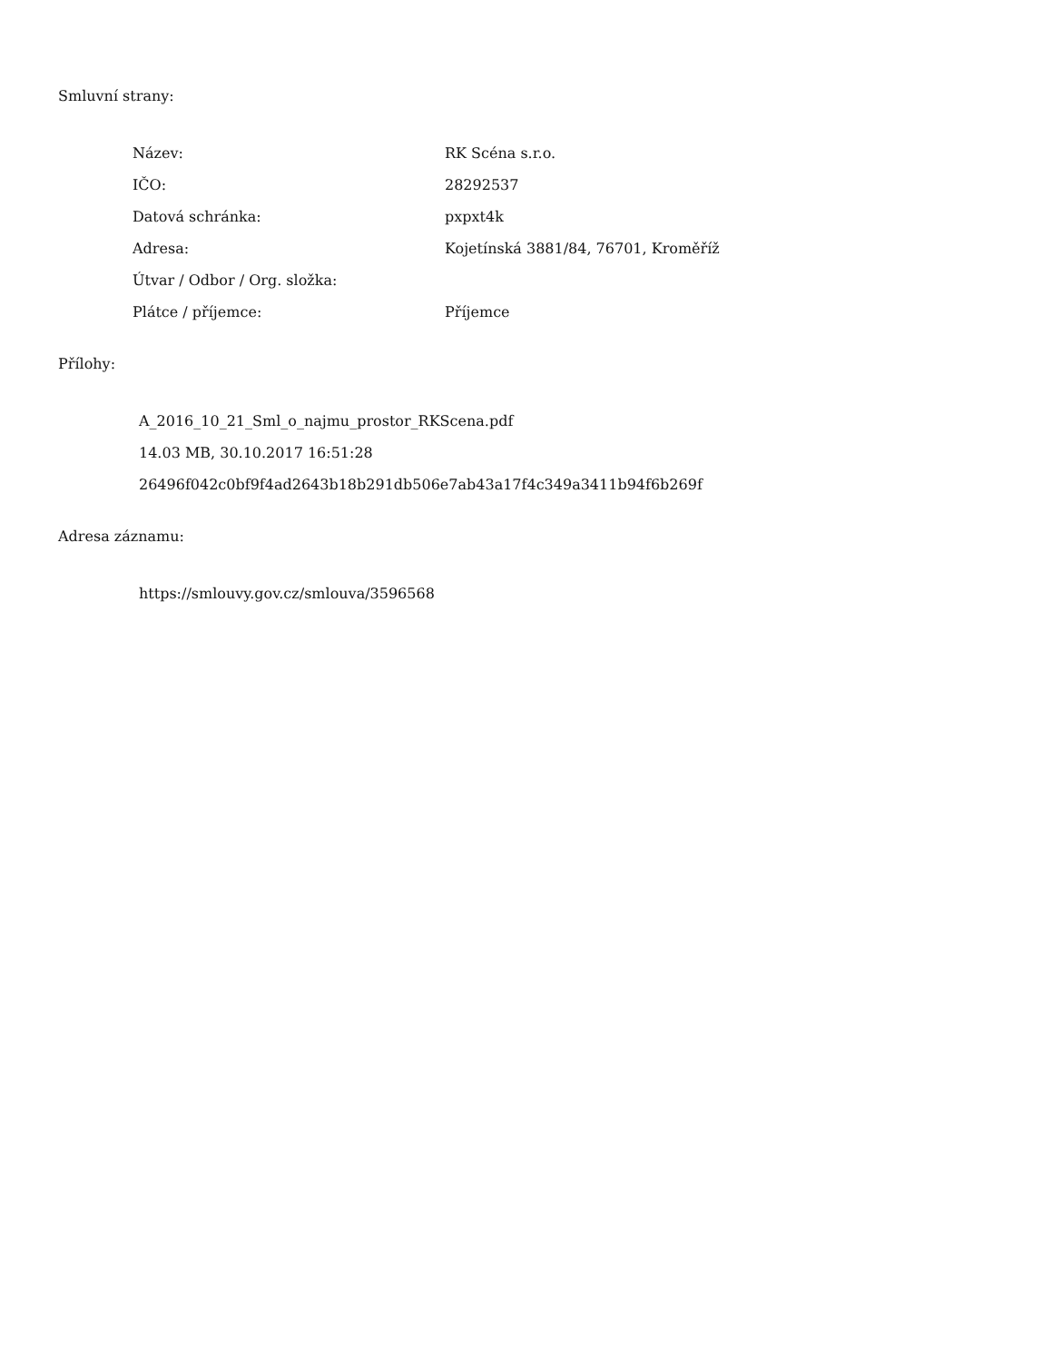Smluvní strany:
| Název: | RK Scéna s.r.o. |
| IČO: | 28292537 |
| Datová schránka: | pxpxt4k |
| Adresa: | Kojetínská 3881/84, 76701, Kroměříž |
| Útvar / Odbor / Org. složka: | |
| Plátce / příjemce: | Příjemce |
Přílohy:
A_2016_10_21_Sml_o_najmu_prostor_RKScena.pdf
14.03 MB, 30.10.2017 16:51:28
26496f042c0bf9f4ad2643b18b291db506e7ab43a17f4c349a3411b94f6b269f
Adresa záznamu:
https://smlouvy.gov.cz/smlouva/3596568